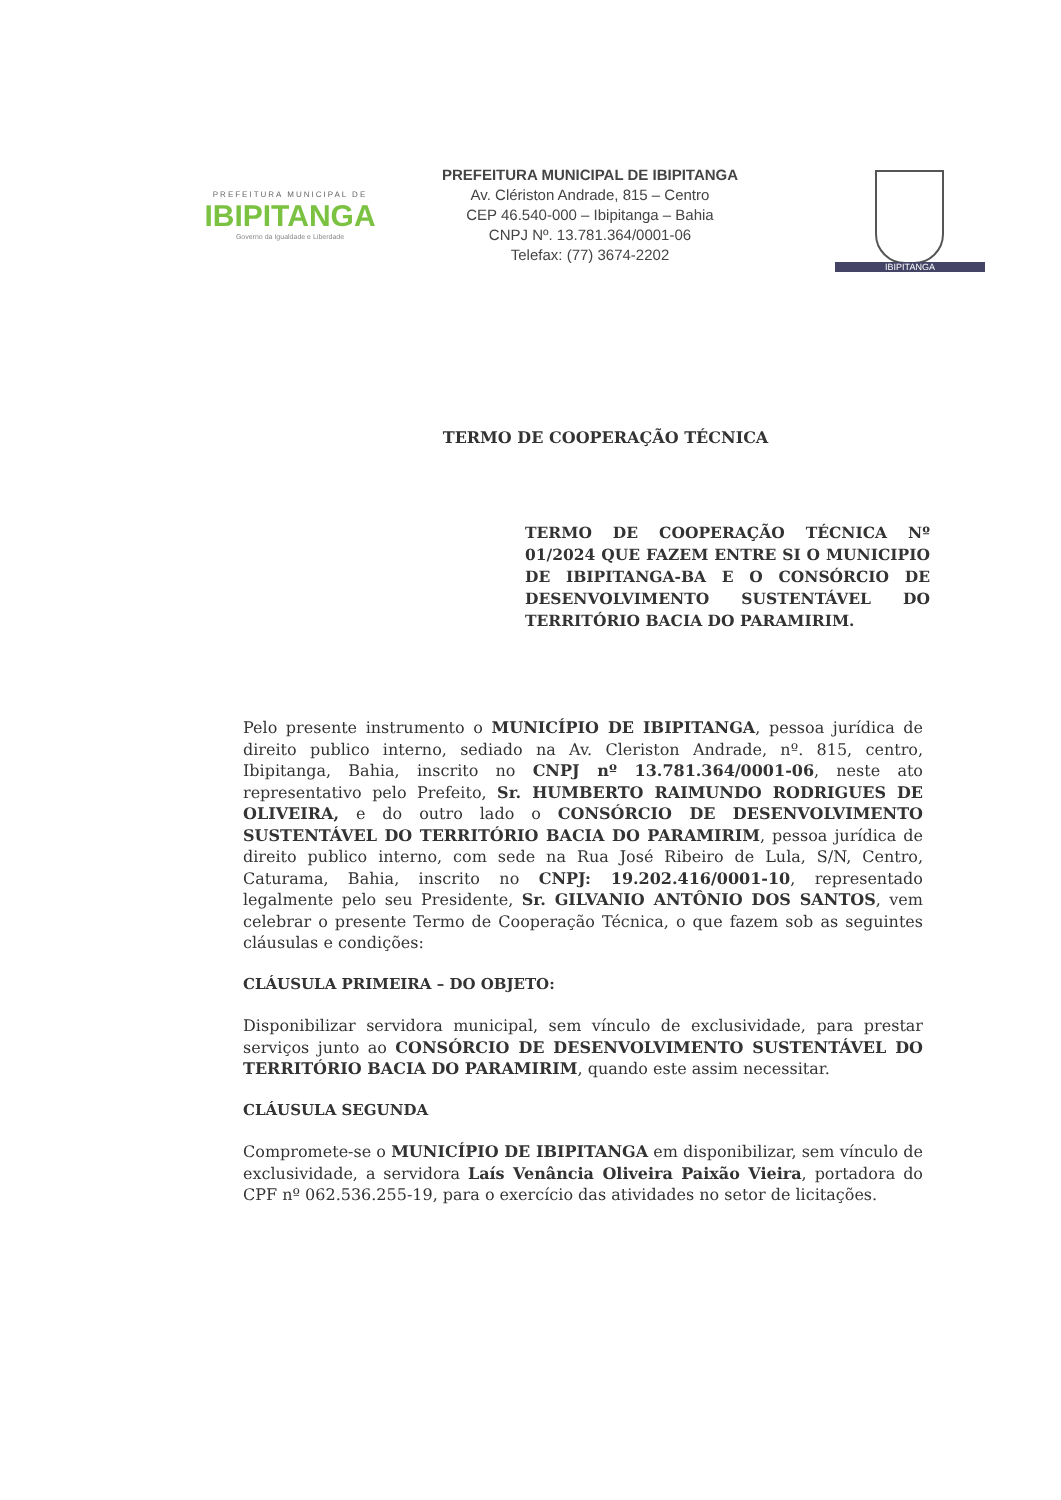PREFEITURA MUNICIPAL DE
IBIPITANGA
Governo da Igualdade e Liberdade
PREFEITURA MUNICIPAL DE IBIPITANGA
Av. Clériston Andrade, 815 – Centro
CEP 46.540-000 – Ibipitanga – Bahia
CNPJ Nº. 13.781.364/0001-06
Telefax: (77) 3674-2202
IBIPITANGA
TERMO DE COOPERAÇÃO TÉCNICA
TERMO DE COOPERAÇÃO TÉCNICA Nº 01/2024 QUE FAZEM ENTRE SI O MUNICIPIO DE IBIPITANGA-BA E O CONSÓRCIO DE DESENVOLVIMENTO SUSTENTÁVEL DO TERRITÓRIO BACIA DO PARAMIRIM.
Pelo presente instrumento o MUNICÍPIO DE IBIPITANGA, pessoa jurídica de direito publico interno, sediado na Av. Cleriston Andrade, nº. 815, centro, Ibipitanga, Bahia, inscrito no CNPJ nº 13.781.364/0001-06, neste ato representativo pelo Prefeito, Sr. HUMBERTO RAIMUNDO RODRIGUES DE OLIVEIRA, e do outro lado o CONSÓRCIO DE DESENVOLVIMENTO SUSTENTÁVEL DO TERRITÓRIO BACIA DO PARAMIRIM, pessoa jurídica de direito publico interno, com sede na Rua José Ribeiro de Lula, S/N, Centro, Caturama, Bahia, inscrito no CNPJ: 19.202.416/0001-10, representado legalmente pelo seu Presidente, Sr. GILVANIO ANTÔNIO DOS SANTOS, vem celebrar o presente Termo de Cooperação Técnica, o que fazem sob as seguintes cláusulas e condições:
CLÁUSULA PRIMEIRA – DO OBJETO:
Disponibilizar servidora municipal, sem vínculo de exclusividade, para prestar serviços junto ao CONSÓRCIO DE DESENVOLVIMENTO SUSTENTÁVEL DO TERRITÓRIO BACIA DO PARAMIRIM, quando este assim necessitar.
CLÁUSULA SEGUNDA
Compromete-se o MUNICÍPIO DE IBIPITANGA em disponibilizar, sem vínculo de exclusividade, a servidora Laís Venância Oliveira Paixão Vieira, portadora do CPF nº 062.536.255-19, para o exercício das atividades no setor de licitações.